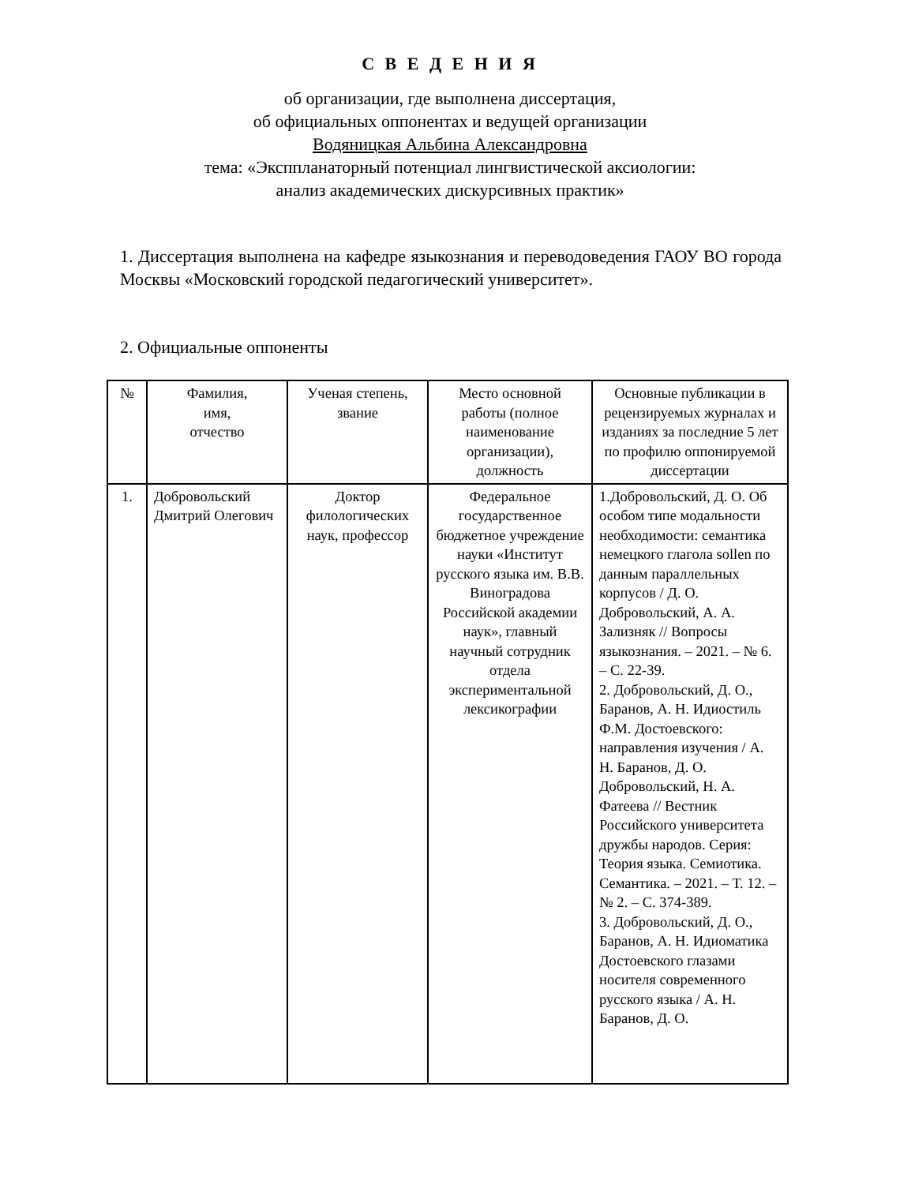С В Е Д Е Н И Я
об организации, где выполнена диссертация,
об официальных оппонентах и ведущей организации
Водяницкая Альбина Александровна
тема: «Эксппланаторный потенциал лингвистической аксиологии:
анализ академических дискурсивных практик»
1. Диссертация выполнена на кафедре языкознания и переводоведения ГАОУ ВО города Москвы «Московский городской педагогический университет».
2. Официальные оппоненты
| № | Фамилия, имя, отчество | Ученая степень, звание | Место основной работы (полное наименование организации), должность | Основные публикации в рецензируемых журналах и изданиях за последние 5 лет по профилю оппонируемой диссертации |
| --- | --- | --- | --- | --- |
| 1. | Добровольский Дмитрий Олегович | Доктор филологических наук, профессор | Федеральное государственное бюджетное учреждение науки «Институт русского языка им. В.В. Виноградова Российской академии наук», главный научный сотрудник отдела экспериментальной лексикографии | 1.Добровольский, Д. О. Об особом типе модальности необходимости: семантика немецкого глагола sollen по данным параллельных корпусов / Д. О. Добровольский, А. А. Зализняк // Вопросы языкознания. – 2021. – № 6. – С. 22-39. 2. Добровольский, Д. О., Баранов, А. Н. Идиостиль Ф.М. Достоевского: направления изучения / А. Н. Баранов, Д. О. Добровольский, Н. А. Фатеева // Вестник Российского университета дружбы народов. Серия: Теория языка. Семиотика. Семантика. – 2021. – Т. 12. – № 2. – С. 374-389. 3. Добровольский, Д. О., Баранов, А. Н. Идиоматика Достоевского глазами носителя современного русского языка / А. Н. Баранов, Д. О. |